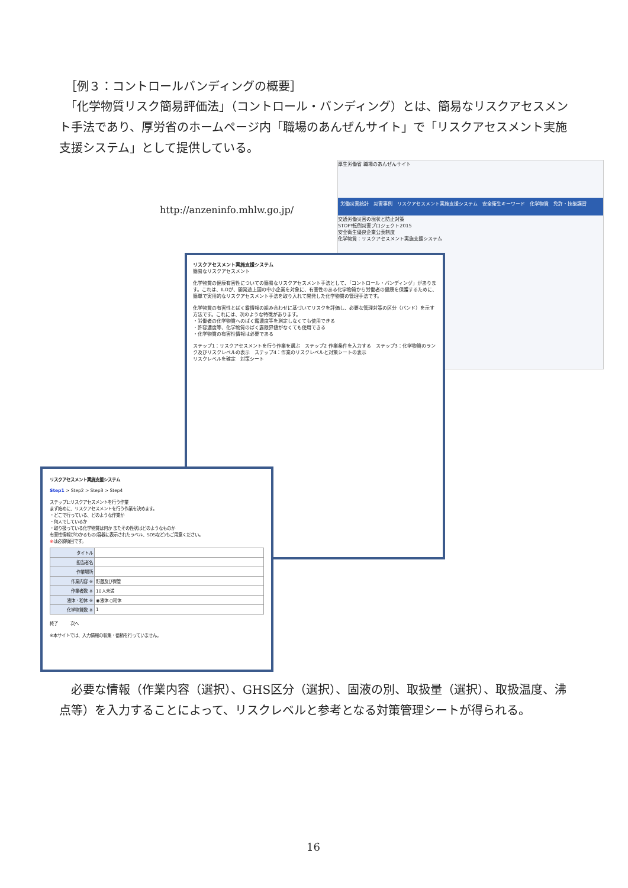［例３：コントロールバンディングの概要］
　「化学物質リスク簡易評価法」（コントロール・バンディング）とは、簡易なリスクアセスメント手法であり、厚労省のホームページ内「職場のあんぜんサイト」で「リスクアセスメント実施支援システム」として提供している。
http://anzeninfo.mhlw.go.jp/
厚生労働省 職場のあんぜんサイト
労働災害統計　災害事例　リスクアセスメント実施支援システム　安全衛生キーワード　化学物質　免許・技能講習
交通労働災害の現状と防止対策
STOP!転倒災害プロジェクト2015
安全衛生優良企業公表制度
化学物質：リスクアセスメント実施支援システム
リスクアセスメント実施支援システム
簡易なリスクアセスメント
化学物質の健康有害性についての簡易なリスクアセスメント手法として、「コントロール・バンディング」があります。これは、ILOが、開発途上国の中小企業を対象に、有害性のある化学物質から労働者の健康を保護するために、簡単で実用的なリスクアセスメント手法を取り入れて開発した化学物質の管理手法です。
化学物質の有害性とばく露情報の組み合わせに基づいてリスクを評価し、必要な管理対策の区分（バンド）を示す方法です。これには、次のような特徴があります。
・労働者の化学物質へのばく露濃度等を測定しなくても使用できる
・許容濃度等、化学物質のばく露限界値がなくても使用できる
・化学物質の有害性情報は必要である
ステップ1：リスクアセスメントを行う作業を選ぶ　ステップ2 作業条件を入力する　ステップ3：化学物質のランク及びリスクレベルの表示　ステップ4：作業のリスクレベルと対策シートの表示
リスクレベルを確定　対策シート
リスクアセスメント実施支援システム
Step1 > Step2 > Step3 > Step4
ステップ1:リスクアセスメントを行う作業
まず始めに、リスクアセスメントを行う作業を決めます。
・どこで行っている、どのような作業か
・何人でしているか
・取り扱っている化学物質は何か またその性状はどのようなものか
有害性情報がわかるもの(容器に表示されたラベル、SDSなど)もご用意ください。
※は必須項目です。
| タイトル | |
| 担当者名 | |
| 作業場所 | |
| 作業内容 ※ | 貯蔵及び保管 |
| 作業者数 ※ | 10人未満 |
| 液体・粉体 ※ | ◉液体 ○粉体 |
| 化学物質数 ※ | 1 |
終了　　　次へ
※本サイトでは、入力情報の収集・蓄積を行っていません。
　必要な情報（作業内容（選択）、GHS区分（選択）、固液の別、取扱量（選択）、取扱温度、沸点等）を入力することによって、リスクレベルと参考となる対策管理シートが得られる。
16